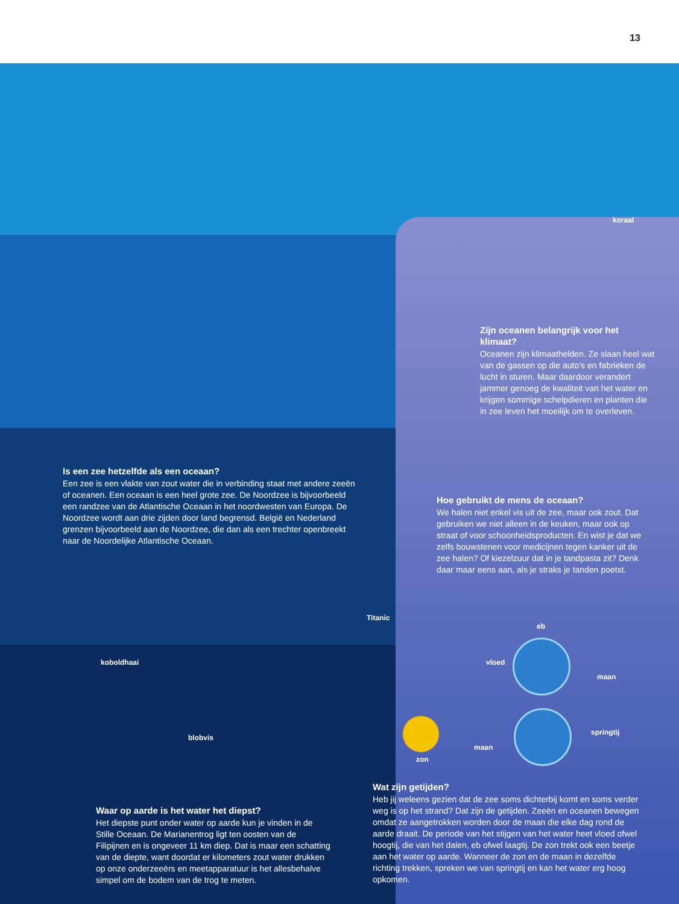13
koraal
Zijn oceanen belangrijk voor het klimaat?
Oceanen zijn klimaathelden. Ze slaan heel wat van de gassen op die auto’s en fabrieken de lucht in sturen. Maar daardoor verandert jammer genoeg de kwaliteit van het water en krijgen sommige schelpdieren en planten die in zee leven het moeilijk om te overleven.
Is een zee hetzelfde als een oceaan?
Een zee is een vlakte van zout water die in verbinding staat met andere zeeën of oceanen. Een oceaan is een heel grote zee. De Noordzee is bijvoorbeeld een randzee van de Atlantische Oceaan in het noordwesten van Europa. De Noordzee wordt aan drie zijden door land begrensd. België en Nederland grenzen bijvoorbeeld aan de Noordzee, die dan als een trechter openbreekt naar de Noordelijke Atlantische Oceaan.
Hoe gebruikt de mens de oceaan?
We halen niet enkel vis uit de zee, maar ook zout. Dat gebruiken we niet alleen in de keuken, maar ook op straat of voor schoonheidsproducten. En wist je dat we zelfs bouwstenen voor medicijnen tegen kanker uit de zee halen? Of kiezelzuur dat in je tandpasta zit? Denk daar maar eens aan, als je straks je tanden poetst.
Titanic
eb
vloed
maan
koboldhaai
springtij
blobvis
maan
zon
Wat zijn getijden?
Heb jij weleens gezien dat de zee soms dichterbij komt en soms verder weg is op het strand? Dat zijn de getijden. Zeeën en oceanen bewegen omdat ze aangetrokken worden door de maan die elke dag rond de aarde draait. De periode van het stijgen van het water heet vloed ofwel hoogtij, die van het dalen, eb ofwel laagtij. De zon trekt ook een beetje aan het water op aarde. Wanneer de zon en de maan in dezelfde richting trekken, spreken we van springtij en kan het water erg hoog opkomen.
Waar op aarde is het water het diepst?
Het diepste punt onder water op aarde kun je vinden in de Stille Oceaan. De Marianentrog ligt ten oosten van de Filipijnen en is ongeveer 11 km diep. Dat is maar een schatting van de diepte, want doordat er kilometers zout water drukken op onze onderzeeërs en meetapparatuur is het allesbehalve simpel om de bodem van de trog te meten.